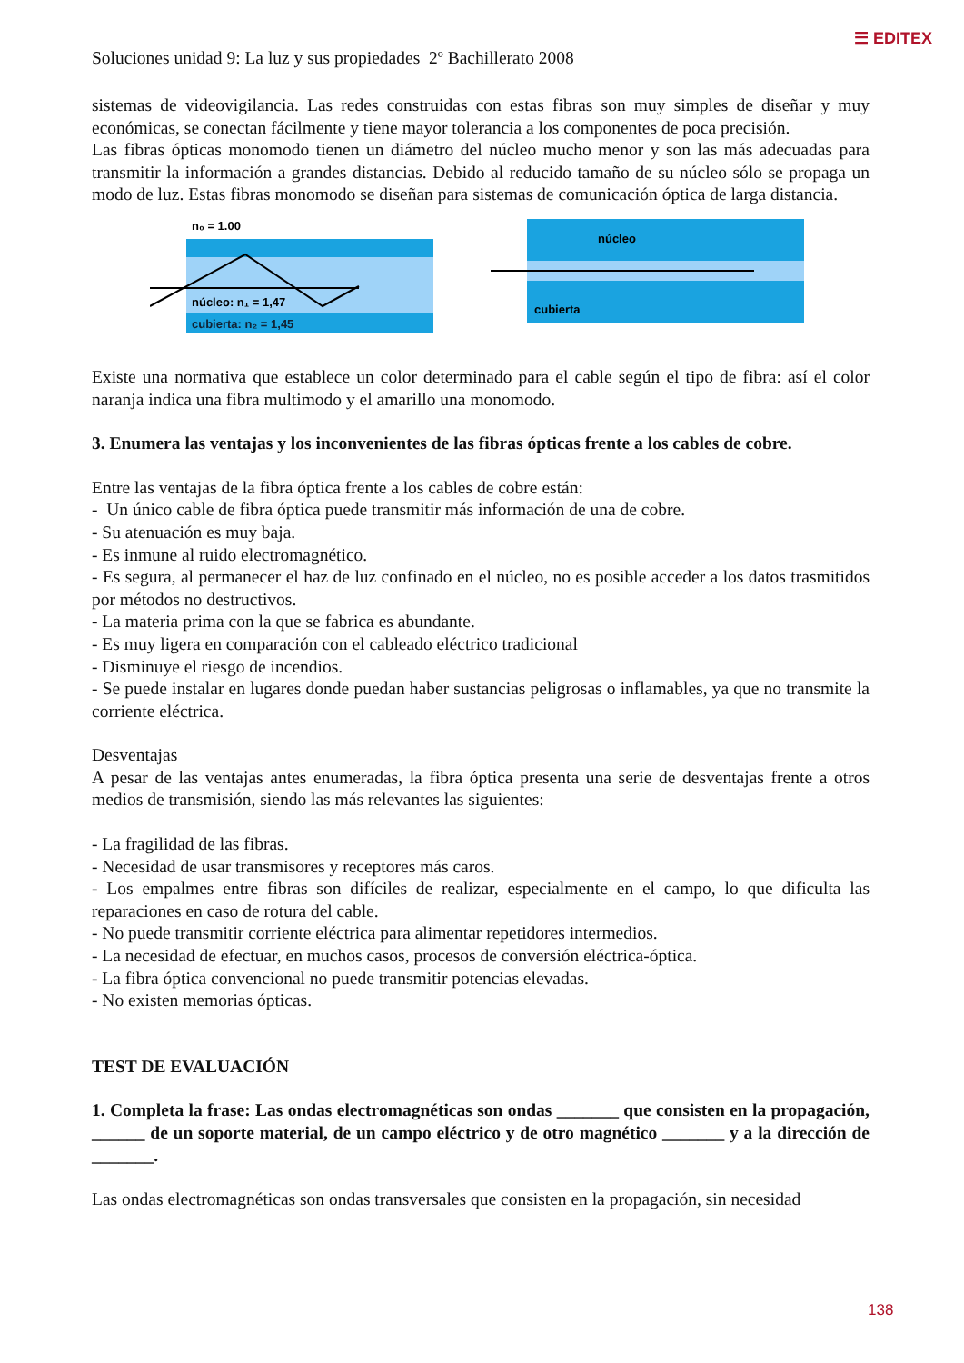☰ EDITEX
Soluciones unidad 9: La luz y sus propiedades 2º Bachillerato 2008
sistemas de videovigilancia. Las redes construidas con estas fibras son muy simples de diseñar y muy económicas, se conectan fácilmente y tiene mayor tolerancia a los componentes de poca precisión.
Las fibras ópticas monomodo tienen un diámetro del núcleo mucho menor y son las más adecuadas para transmitir la información a grandes distancias. Debido al reducido tamaño de su núcleo sólo se propaga un modo de luz. Estas fibras monomodo se diseñan para sistemas de comunicación óptica de larga distancia.
n₀ = 1.00
núcleo: n₁ = 1,47
cubierta: n₂ = 1,45
núcleo
cubierta
Existe una normativa que establece un color determinado para el cable según el tipo de fibra: así el color naranja indica una fibra multimodo y el amarillo una monomodo.
3. Enumera las ventajas y los inconvenientes de las fibras ópticas frente a los cables de cobre.
Entre las ventajas de la fibra óptica frente a los cables de cobre están:
- Un único cable de fibra óptica puede transmitir más información de una de cobre.
- Su atenuación es muy baja.
- Es inmune al ruido electromagnético.
- Es segura, al permanecer el haz de luz confinado en el núcleo, no es posible acceder a los datos trasmitidos por métodos no destructivos.
- La materia prima con la que se fabrica es abundante.
- Es muy ligera en comparación con el cableado eléctrico tradicional
- Disminuye el riesgo de incendios.
- Se puede instalar en lugares donde puedan haber sustancias peligrosas o inflamables, ya que no transmite la corriente eléctrica.
Desventajas
A pesar de las ventajas antes enumeradas, la fibra óptica presenta una serie de desventajas frente a otros medios de transmisión, siendo las más relevantes las siguientes:
- La fragilidad de las fibras.
- Necesidad de usar transmisores y receptores más caros.
- Los empalmes entre fibras son difíciles de realizar, especialmente en el campo, lo que dificulta las reparaciones en caso de rotura del cable.
- No puede transmitir corriente eléctrica para alimentar repetidores intermedios.
- La necesidad de efectuar, en muchos casos, procesos de conversión eléctrica-óptica.
- La fibra óptica convencional no puede transmitir potencias elevadas.
- No existen memorias ópticas.
TEST DE EVALUACIÓN
1. Completa la frase: Las ondas electromagnéticas son ondas _______ que consisten en la propagación, ______ de un soporte material, de un campo eléctrico y de otro magnético _______ y a la dirección de _______.
Las ondas electromagnéticas son ondas transversales que consisten en la propagación, sin necesidad
138